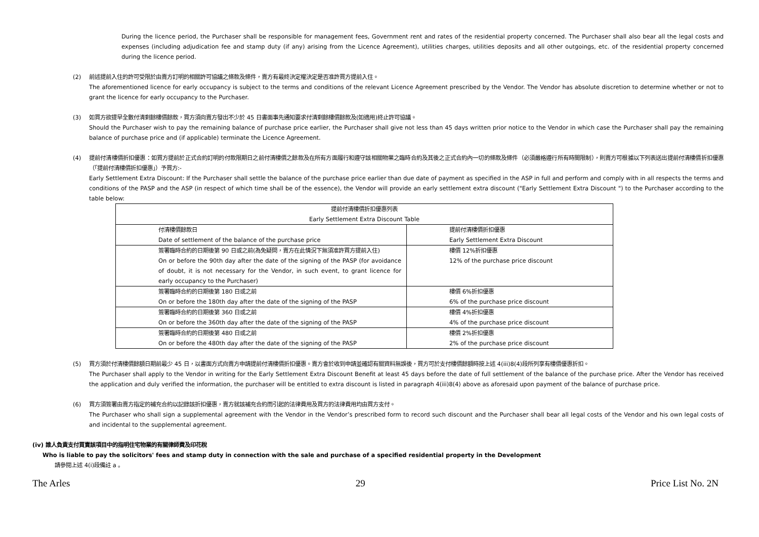During the licence period, the Purchaser shall be responsible for management fees, Government rent and rates of the residential property concerned. The Purchaser shall also bear all the legal costs and expenses (including adjudication fee and stamp duty (if any) arising from the Licence Agreement), utilities charges, utilities deposits and all other outgoings, etc. of the residential property concerned during the licence period.
(2) 前述提前入住的許可受限於由賣方訂明的相關許可協議之條款及條件，賣方有最終決定權決定是否准許買方提前入住。
The aforementioned licence for early occupancy is subject to the terms and conditions of the relevant Licence Agreement prescribed by the Vendor. The Vendor has absolute discretion to determine whether or not to grant the licence for early occupancy to the Purchaser.
(3) 如買方欲提早全數付清剩餘樓價餘款，買方須向賣方發出不少於 45 日書面事先通知要求付清剩餘樓價餘款及(如適用)終止許可協議。
Should the Purchaser wish to pay the remaining balance of purchase price earlier, the Purchaser shall give not less than 45 days written prior notice to the Vendor in which case the Purchaser shall pay the remaining balance of purchase price and (if applicable) terminate the Licence Agreement.
(4) 提前付清樓價折扣優惠：如買方提前於正式合約訂明的付款限期日之前付清樓價之餘款及在所有方面履行和遵守該相關物業之臨時合約及其後之正式合約內一切的條款及條件（必須嚴格遵行所有時間限制），則賣方可根據以下列表送出提前付清樓價折扣優惠（「提前付清樓價折扣優惠」）予買方:-
Early Settlement Extra Discount: If the Purchaser shall settle the balance of the purchase price earlier than due date of payment as specified in the ASP in full and perform and comply with in all respects the terms and conditions of the PASP and the ASP (in respect of which time shall be of the essence), the Vendor will provide an early settlement extra discount ("Early Settlement Extra Discount ") to the Purchaser according to the table below:
| 提前付清樓價折扣優惠列表 Early Settlement Extra Discount Table | |
| --- | --- |
| 付清樓價餘款日 Date of settlement of the balance of the purchase price | 提前付清樓價折扣優惠 Early Settlement Extra Discount |
| 簽署臨時合約的日期後第 90 日或之前(為免疑問，賣方在此情況下無須准許買方提前入住) On or before the 90th day after the date of the signing of the PASP (for avoidance of doubt, it is not necessary for the Vendor, in such event, to grant licence for early occupancy to the Purchaser) | 樓價 12%折扣優惠 12% of the purchase price discount |
| 簽署臨時合約的日期後第 180 日或之前 On or before the 180th day after the date of the signing of the PASP | 樓價 6%折扣優惠 6% of the purchase price discount |
| 簽署臨時合約的日期後第 360 日或之前 On or before the 360th day after the date of the signing of the PASP | 樓價 4%折扣優惠 4% of the purchase price discount |
| 簽署臨時合約的日期後第 480 日或之前 On or before the 480th day after the date of the signing of the PASP | 樓價 2%折扣優惠 2% of the purchase price discount |
(5) 買方須於付清樓價餘額日期前最少 45 日，以書面方式向賣方申請提前付清樓價折扣優惠。賣方會於收到申請並確認有關資料無誤後，買方可於支付樓價餘額時按上述 4(iii)8(4)段所列享有樓價優惠折扣。
The Purchaser shall apply to the Vendor in writing for the Early Settlement Extra Discount Benefit at least 45 days before the date of full settlement of the balance of the purchase price. After the Vendor has received the application and duly verified the information, the purchaser will be entitled to extra discount is listed in paragraph 4(iii)8(4) above as aforesaid upon payment of the balance of purchase price.
(6) 買方須簽署由賣方指定的補充合約以記錄該折扣優惠，賣方就該補充合約而引起的法律費用及買方的法律費用均由買方支付。
The Purchaser who shall sign a supplemental agreement with the Vendor in the Vendor’s prescribed form to record such discount and the Purchaser shall bear all legal costs of the Vendor and his own legal costs of and incidental to the supplemental agreement.
(iv) 誰人負責支付買賣該項目中的指明住宅物業的有關律師費及印花稅
Who is liable to pay the solicitors' fees and stamp duty in connection with the sale and purchase of a specified residential property in the Development
請參閱上述 4(i)段備註 a 。
The Arles 29 Price List No. 2N